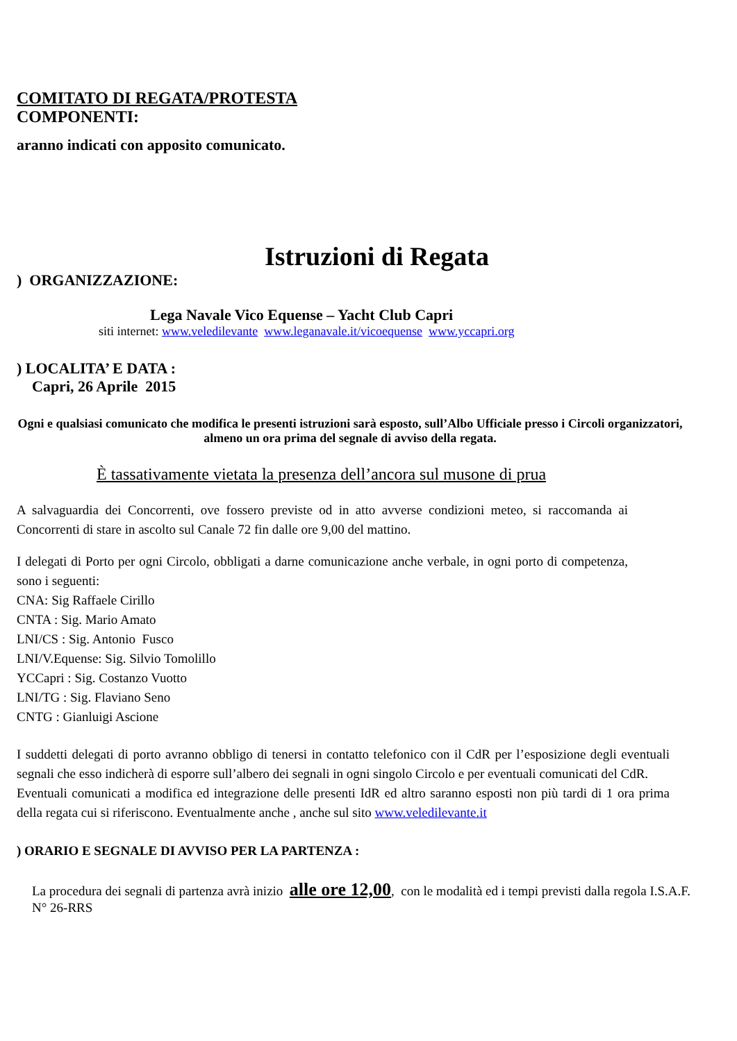COMITATO DI REGATA/PROTESTA
COMPONENTI:
aranno indicati con apposito comunicato.
Istruzioni di Regata
) ORGANIZZAZIONE:
Lega Navale Vico Equense – Yacht Club Capri
siti internet: www.veledilevante www.leganavale.it/vicoequense www.yccapri.org
) LOCALITA’ E DATA :
Capri, 26 Aprile 2015
Ogni e qualsiasi comunicato che modifica le presenti istruzioni sarà esposto, sull’Albo Ufficiale presso i Circoli organizzatori, almeno un ora prima del segnale di avviso della regata.
È tassativamente vietata la presenza dell’ancora sul musone di prua
A salvaguardia dei Concorrenti, ove fossero previste od in atto avverse condizioni meteo, si raccomanda ai Concorrenti di stare in ascolto sul Canale 72 fin dalle ore 9,00 del mattino.
I delegati di Porto per ogni Circolo, obbligati a darne comunicazione anche verbale, in ogni porto di competenza, sono i seguenti:
CNA: Sig Raffaele Cirillo
CNTA : Sig. Mario Amato
LNI/CS : Sig. Antonio Fusco
LNI/V.Equense: Sig. Silvio Tomolillo
YCCapri : Sig. Costanzo Vuotto
LNI/TG : Sig. Flaviano Seno
CNTG : Gianluigi Ascione
I suddetti delegati di porto avranno obbligo di tenersi in contatto telefonico con il CdR per l’esposizione degli eventuali segnali che esso indicherà di esporre sull’albero dei segnali in ogni singolo Circolo e per eventuali comunicati del CdR.
Eventuali comunicati a modifica ed integrazione delle presenti IdR ed altro saranno esposti non più tardi di 1 ora prima della regata cui si riferiscono. Eventualmente anche , anche sul sito www.veledilevante.it
) ORARIO E SEGNALE DI AVVISO PER LA PARTENZA :
La procedura dei segnali di partenza avrà inizio alle ore 12,00, con le modalità ed i tempi previsti dalla regola I.S.A.F. N° 26-RRS